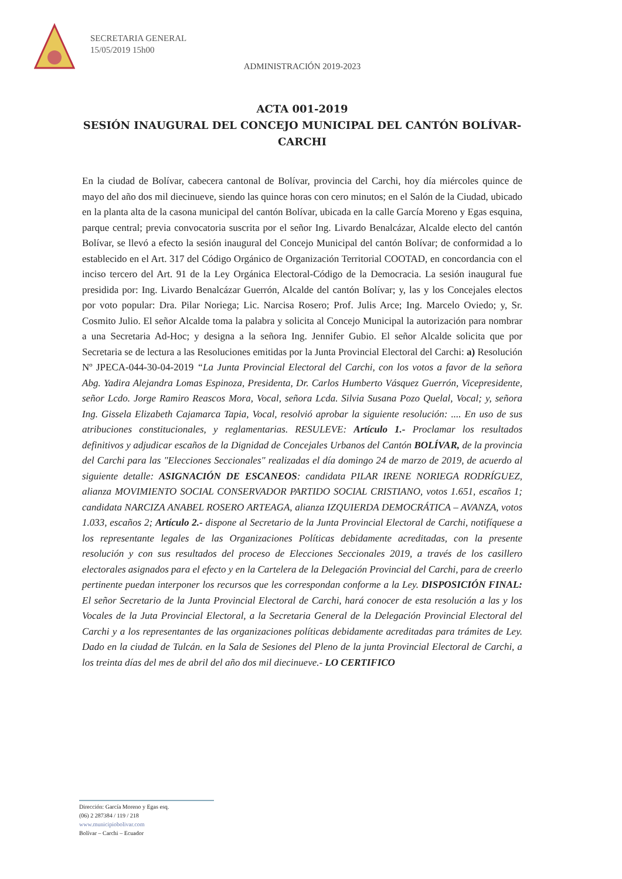SECRETARIA GENERAL
15/05/2019 15h00
ADMINISTRACIÓN 2019-2023
ACTA 001-2019
SESIÓN INAUGURAL DEL CONCEJO MUNICIPAL DEL CANTÓN BOLÍVAR-CARCHI
En la ciudad de Bolívar, cabecera cantonal de Bolívar, provincia del Carchi, hoy día miércoles quince de mayo del año dos mil diecinueve, siendo las quince horas con cero minutos; en el Salón de la Ciudad, ubicado en la planta alta de la casona municipal del cantón Bolívar, ubicada en la calle García Moreno y Egas esquina, parque central; previa convocatoria suscrita por el señor Ing. Livardo Benalcázar, Alcalde electo del cantón Bolívar, se llevó a efecto la sesión inaugural del Concejo Municipal del cantón Bolívar; de conformidad a lo establecido en el Art. 317 del Código Orgánico de Organización Territorial COOTAD, en concordancia con el inciso tercero del Art. 91 de la Ley Orgánica Electoral-Código de la Democracia. La sesión inaugural fue presidida por: Ing. Livardo Benalcázar Guerrón, Alcalde del cantón Bolívar; y, las y los Concejales electos por voto popular: Dra. Pilar Noriega; Lic. Narcisa Rosero; Prof. Julis Arce; Ing. Marcelo Oviedo; y, Sr. Cosmito Julio. El señor Alcalde toma la palabra y solicita al Concejo Municipal la autorización para nombrar a una Secretaria Ad-Hoc; y designa a la señora Ing. Jennifer Gubio. El señor Alcalde solicita que por Secretaria se de lectura a las Resoluciones emitidas por la Junta Provincial Electoral del Carchi: a) Resolución Nº JPECA-044-30-04-2019 “La Junta Provincial Electoral del Carchi, con los votos a favor de la señora Abg. Yadira Alejandra Lomas Espinoza, Presidenta, Dr. Carlos Humberto Vásquez Guerrón, Vicepresidente, señor Lcdo. Jorge Ramiro Reascos Mora, Vocal, señora Lcda. Silvia Susana Pozo Quelal, Vocal; y, señora Ing. Gissela Elizabeth Cajamarca Tapia, Vocal, resolvió aprobar la siguiente resolución: .... En uso de sus atribuciones constitucionales, y reglamentarias. RESULEVE: Artículo 1.- Proclamar los resultados definitivos y adjudicar escaños de la Dignidad de Concejales Urbanos del Cantón BOLÍVAR, de la provincia del Carchi para las "Elecciones Seccionales" realizadas el día domingo 24 de marzo de 2019, de acuerdo al siguiente detalle: ASIGNACIÓN DE ESCANEOS: candidata PILAR IRENE NORIEGA RODRÍGUEZ, alianza MOVIMIENTO SOCIAL CONSERVADOR PARTIDO SOCIAL CRISTIANO, votos 1.651, escaños 1; candidata NARCIZA ANABEL ROSERO ARTEAGA, alianza IZQUIERDA DEMOCRÁTICA – AVANZA, votos 1.033, escaños 2; Artículo 2.- dispone al Secretario de la Junta Provincial Electoral de Carchi, notifíquese a los representante legales de las Organizaciones Políticas debidamente acreditadas, con la presente resolución y con sus resultados del proceso de Elecciones Seccionales 2019, a través de los casillero electorales asignados para el efecto y en la Cartelera de la Delegación Provincial del Carchi, para de creerlo pertinente puedan interponer los recursos que les correspondan conforme a la Ley. DISPOSICIÓN FINAL: El señor Secretario de la Junta Provincial Electoral de Carchi, hará conocer de esta resolución a las y los Vocales de la Juta Provincial Electoral, a la Secretaria General de la Delegación Provincial Electoral del Carchi y a los representantes de las organizaciones políticas debidamente acreditadas para trámites de Ley. Dado en la ciudad de Tulcán. en la Sala de Sesiones del Pleno de la junta Provincial Electoral de Carchi, a los treinta días del mes de abril del año dos mil diecinueve.- LO CERTIFICO
Dirección: García Moreno y Egas esq.
(06) 2 287384 / 119 / 218
www.municipiobolivar.com
Bolívar – Carchi – Ecuador